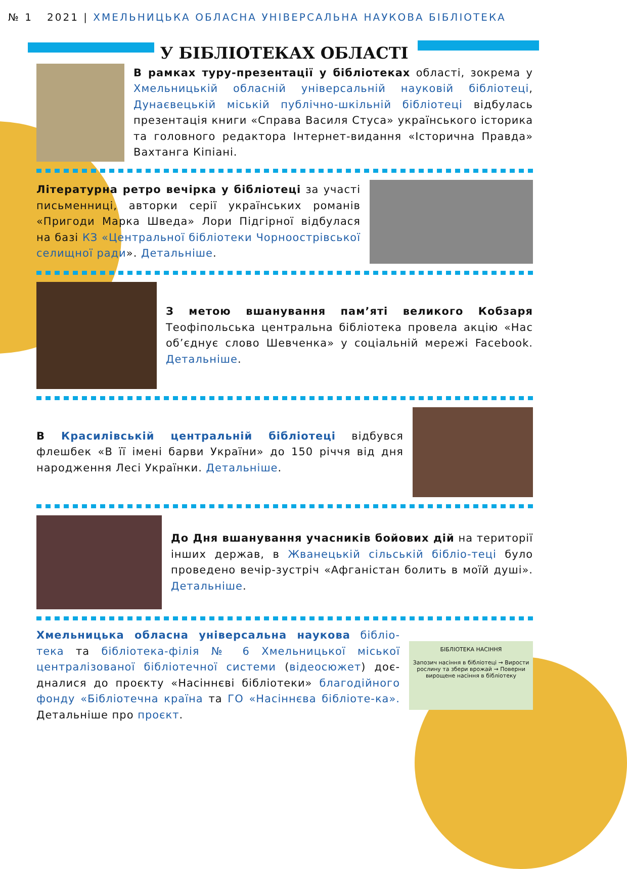№ 1 2021 | ХМЕЛЬНИЦЬКА ОБЛАСНА УНІВЕРСАЛЬНА НАУКОВА БІБЛІОТЕКА
У БІБЛІОТЕКАХ ОБЛАСТІ
В рамках туру-презентації у бібліотеках області, зокрема у Хмельницькій обласній універсальній науковій бібліотеці, Дунаєвецькій міській публічно-шкільній бібліотеці відбулась презентація книги «Справа Василя Стуса» українського історика та головного редактора Інтернет-видання «Історична Правда» Вахтанга Кіпіані.
Літературна ретро вечірка у бібліотеці за участі письменниці, авторки серії українських романів «Пригоди Марка Шведа» Лори Підгірної відбулася на базі КЗ «Центральної бібліотеки Чорноострівської селищної ради». Детальніше.
З метою вшанування пам’яті великого Кобзаря Теофіпольська центральна бібліотека провела акцію «Нас об’єднує слово Шевченка» у соціальній мережі Facebook. Детальніше.
В Красилівській центральній бібліотеці відбувся флешбек «В її імені барви України» до 150 річчя від дня народження Лесі Українки. Детальніше.
До Дня вшанування учасників бойових дій на території інших держав, в Жванецькій сільській бібліо-теці було проведено вечір-зустріч «Афганістан болить в моїй душі». Детальніше.
Хмельницька обласна універсальна наукова бібліо-тека та бібліотека-філія № 6 Хмельницької міської централізованої бібліотечної системи (відеосюжет) доє-дналися до проєкту «Насіннєві бібліотеки» благодійного фонду «Бібліотечна країна та ГО «Насіннєва бібліоте-ка». Детальніше про проєкт.
БІБЛІОТЕКА НАСІННЯ
Запозич насіння в бібліотеці → Вирости рослину та збери врожай → Поверни вирощене насіння в бібліотеку